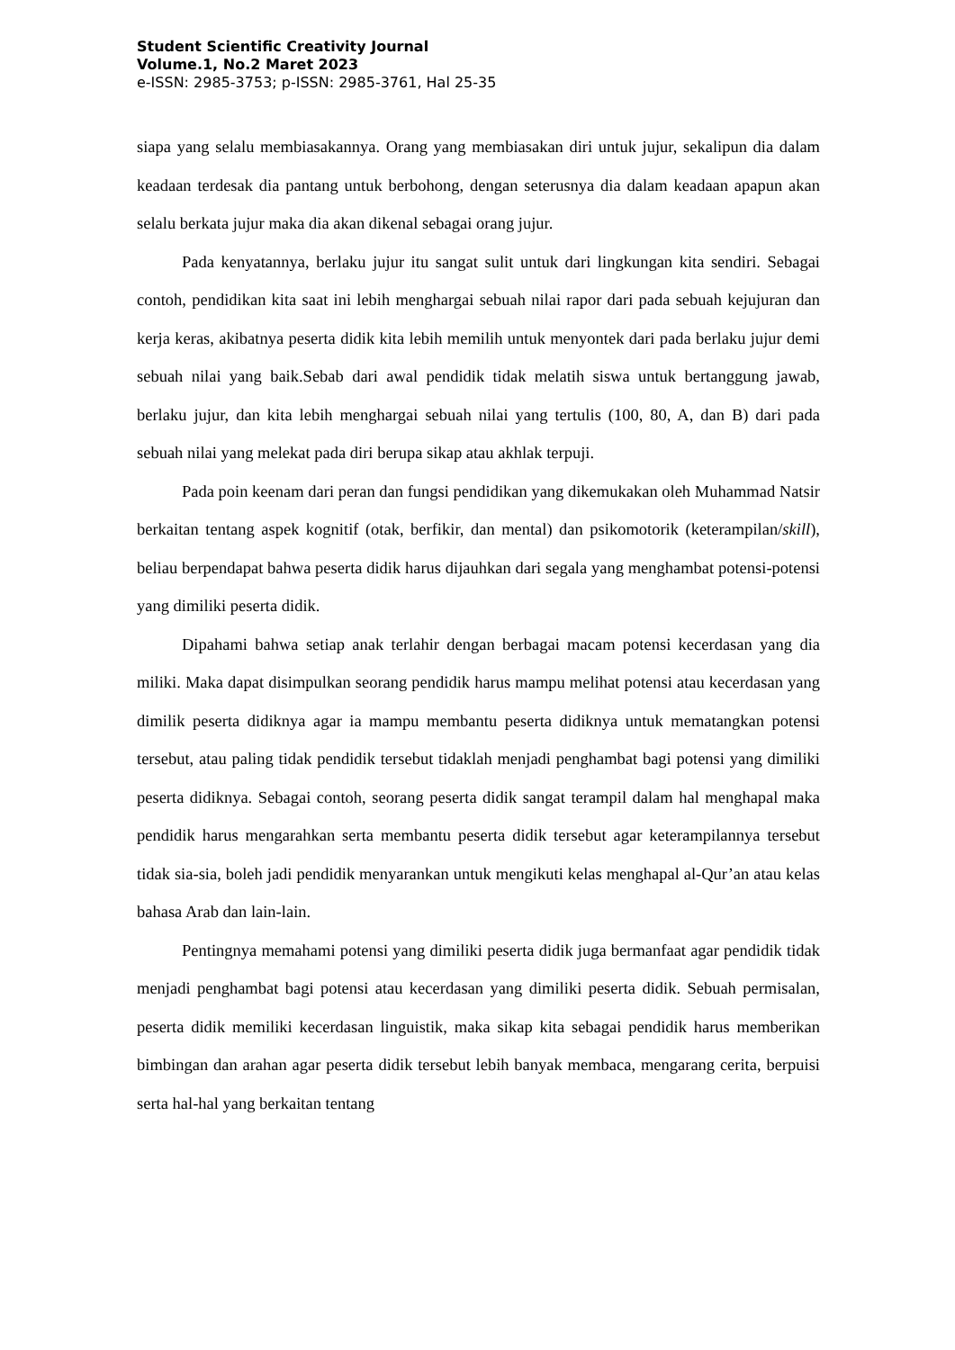Student Scientific Creativity Journal
Volume.1, No.2 Maret 2023
e-ISSN: 2985-3753; p-ISSN: 2985-3761, Hal 25-35
siapa yang selalu membiasakannya. Orang yang membiasakan diri untuk jujur, sekalipun dia dalam keadaan terdesak dia pantang untuk berbohong, dengan seterusnya dia dalam keadaan apapun akan selalu berkata jujur maka dia akan dikenal sebagai orang jujur.
Pada kenyatannya, berlaku jujur itu sangat sulit untuk dari lingkungan kita sendiri. Sebagai contoh, pendidikan kita saat ini lebih menghargai sebuah nilai rapor dari pada sebuah kejujuran dan kerja keras, akibatnya peserta didik kita lebih memilih untuk menyontek dari pada berlaku jujur demi sebuah nilai yang baik.Sebab dari awal pendidik tidak melatih siswa untuk bertanggung jawab, berlaku jujur, dan kita lebih menghargai sebuah nilai yang tertulis (100, 80, A, dan B) dari pada sebuah nilai yang melekat pada diri berupa sikap atau akhlak terpuji.
Pada poin keenam dari peran dan fungsi pendidikan yang dikemukakan oleh Muhammad Natsir berkaitan tentang aspek kognitif (otak, berfikir, dan mental) dan psikomotorik (keterampilan/skill), beliau berpendapat bahwa peserta didik harus dijauhkan dari segala yang menghambat potensi-potensi yang dimiliki peserta didik.
Dipahami bahwa setiap anak terlahir dengan berbagai macam potensi kecerdasan yang dia miliki. Maka dapat disimpulkan seorang pendidik harus mampu melihat potensi atau kecerdasan yang dimilik peserta didiknya agar ia mampu membantu peserta didiknya untuk mematangkan potensi tersebut, atau paling tidak pendidik tersebut tidaklah menjadi penghambat bagi potensi yang dimiliki peserta didiknya. Sebagai contoh, seorang peserta didik sangat terampil dalam hal menghapal maka pendidik harus mengarahkan serta membantu peserta didik tersebut agar keterampilannya tersebut tidak sia-sia, boleh jadi pendidik menyarankan untuk mengikuti kelas menghapal al-Qur’an atau kelas bahasa Arab dan lain-lain.
Pentingnya memahami potensi yang dimiliki peserta didik juga bermanfaat agar pendidik tidak menjadi penghambat bagi potensi atau kecerdasan yang dimiliki peserta didik. Sebuah permisalan, peserta didik memiliki kecerdasan linguistik, maka sikap kita sebagai pendidik harus memberikan bimbingan dan arahan agar peserta didik tersebut lebih banyak membaca, mengarang cerita, berpuisi serta hal-hal yang berkaitan tentang